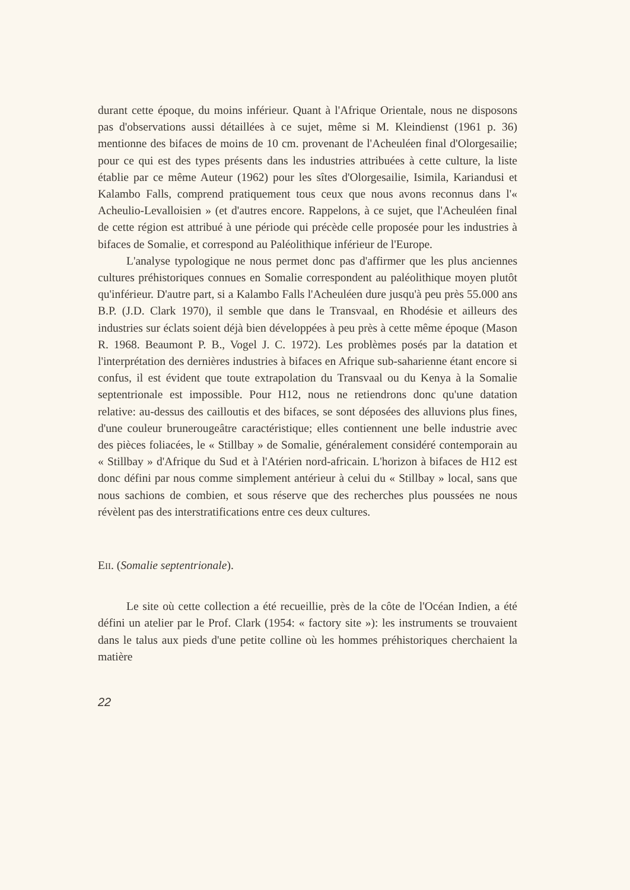durant cette époque, du moins inférieur. Quant à l'Afrique Orientale, nous ne disposons pas d'observations aussi détaillées à ce sujet, même si M. Kleindienst (1961 p. 36) mentionne des bifaces de moins de 10 cm. provenant de l'Acheuléen final d'Olorgesailie; pour ce qui est des types présents dans les industries attribuées à cette culture, la liste établie par ce même Auteur (1962) pour les sîtes d'Olorgesailie, Isimila, Kariandusi et Kalambo Falls, comprend pratiquement tous ceux que nous avons reconnus dans l'« Acheulio-Levalloisien » (et d'autres encore. Rappelons, à ce sujet, que l'Acheuléen final de cette région est attribué à une période qui précède celle proposée pour les industries à bifaces de Somalie, et correspond au Paléolithique inférieur de l'Europe.
L'analyse typologique ne nous permet donc pas d'affirmer que les plus anciennes cultures préhistoriques connues en Somalie correspondent au paléolithique moyen plutôt qu'inférieur. D'autre part, si a Kalambo Falls l'Acheuléen dure jusqu'à peu près 55.000 ans B.P. (J.D. Clark 1970), il semble que dans le Transvaal, en Rhodésie et ailleurs des industries sur éclats soient déjà bien développées à peu près à cette même époque (Mason R. 1968. Beaumont P. B., Vogel J. C. 1972). Les problèmes posés par la datation et l'interprétation des dernières industries à bifaces en Afrique sub-saharienne étant encore si confus, il est évident que toute extrapolation du Transvaal ou du Kenya à la Somalie septentrionale est impossible. Pour H12, nous ne retiendrons donc qu'une datation relative: au-dessus des cailloutis et des bifaces, se sont déposées des alluvions plus fines, d'une couleur brunerougeâtre caractéristique; elles contiennent une belle industrie avec des pièces foliacées, le « Stillbay » de Somalie, généralement considéré contemporain au « Stillbay » d'Afrique du Sud et à l'Atérien nord-africain. L'horizon à bifaces de H12 est donc défini par nous comme simplement antérieur à celui du « Stillbay » local, sans que nous sachions de combien, et sous réserve que des recherches plus poussées ne nous révèlent pas des interstratifications entre ces deux cultures.
EII. (Somalie septentrionale).
Le site où cette collection a été recueillie, près de la côte de l'Océan Indien, a été défini un atelier par le Prof. Clark (1954: « factory site »): les instruments se trouvaient dans le talus aux pieds d'une petite colline où les hommes préhistoriques cherchaient la matière
22